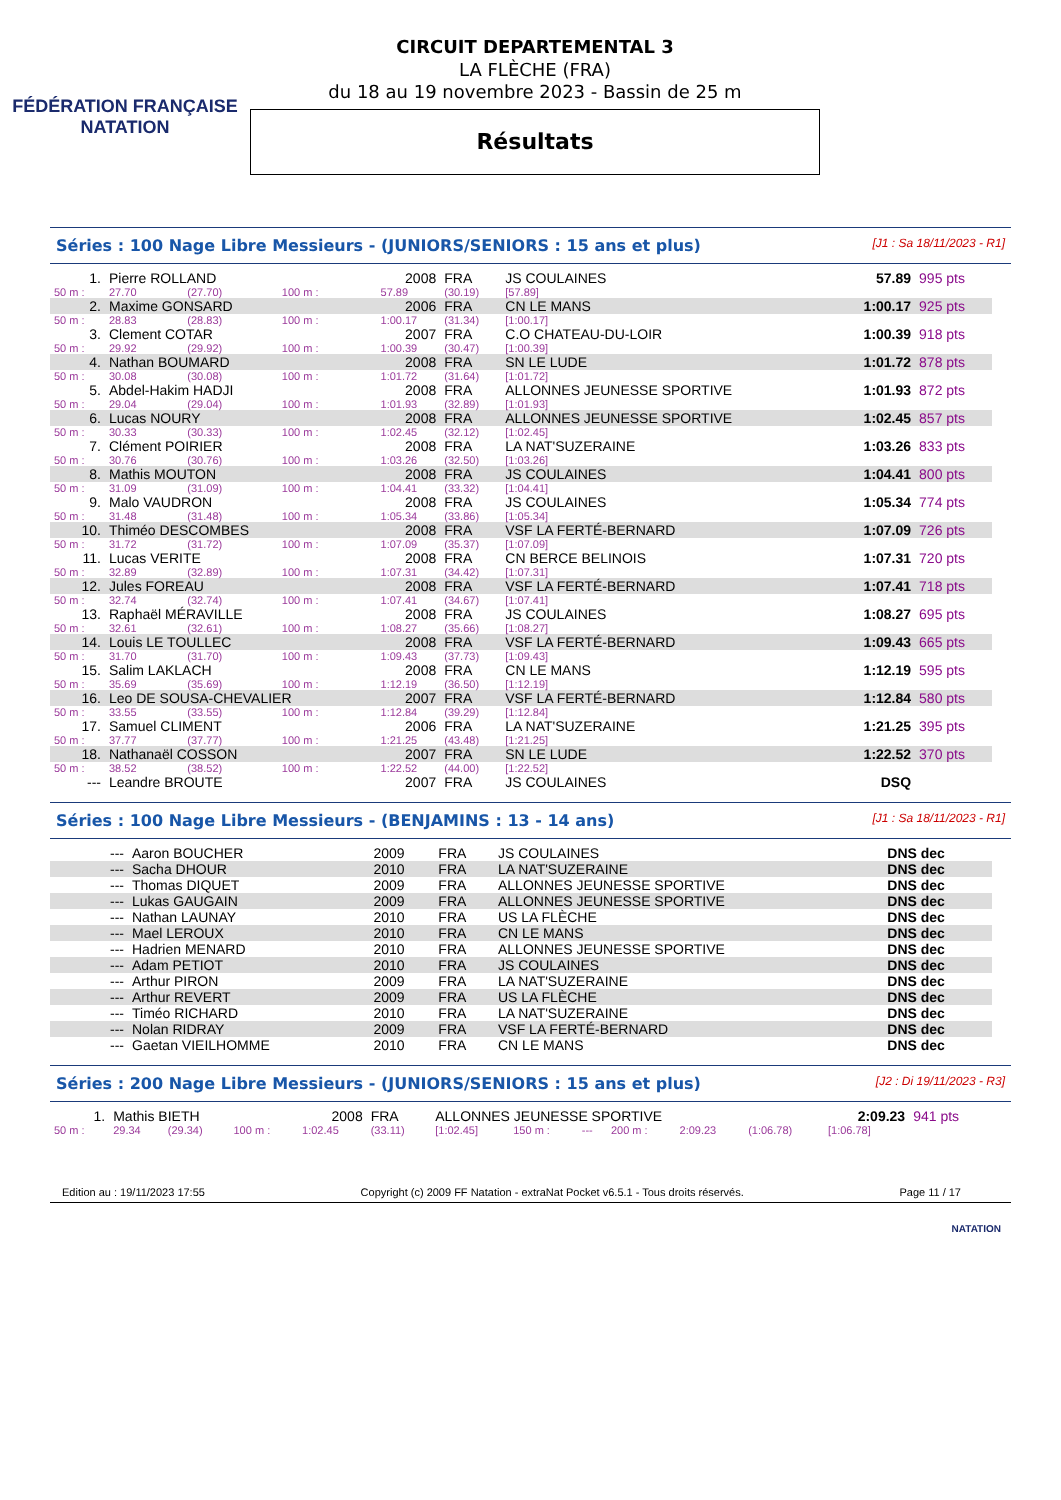FÉDÉRATION FRANÇAISE
NATATION
CIRCUIT DEPARTEMENTAL 3
LA FLÈCHE (FRA)
du 18 au 19 novembre 2023 - Bassin de 25 m
Résultats
Séries : 100 Nage Libre Messieurs - (JUNIORS/SENIORS : 15 ans et plus) [J1 : Sa 18/11/2023 - R1]
| 1. | Pierre ROLLAND | | | 2008 | FRA | JS COULAINES | | 57.89 | 995 pts |
| 50 m : | 27.70 | (27.70) | 100 m : | 57.89 | (30.19) | [57.89] | | | |
| 2. | Maxime GONSARD | | | 2006 | FRA | CN LE MANS | | 1:00.17 | 925 pts |
| 50 m : | 28.83 | (28.83) | 100 m : | 1:00.17 | (31.34) | [1:00.17] | | | |
| 3. | Clement COTAR | | | 2007 | FRA | C.O CHATEAU-DU-LOIR | | 1:00.39 | 918 pts |
| 50 m : | 29.92 | (29.92) | 100 m : | 1:00.39 | (30.47) | [1:00.39] | | | |
| 4. | Nathan BOUMARD | | | 2008 | FRA | SN LE LUDE | | 1:01.72 | 878 pts |
| 50 m : | 30.08 | (30.08) | 100 m : | 1:01.72 | (31.64) | [1:01.72] | | | |
| 5. | Abdel-Hakim HADJI | | | 2008 | FRA | ALLONNES JEUNESSE SPORTIVE | | 1:01.93 | 872 pts |
| 50 m : | 29.04 | (29.04) | 100 m : | 1:01.93 | (32.89) | [1:01.93] | | | |
| 6. | Lucas NOURY | | | 2008 | FRA | ALLONNES JEUNESSE SPORTIVE | | 1:02.45 | 857 pts |
| 50 m : | 30.33 | (30.33) | 100 m : | 1:02.45 | (32.12) | [1:02.45] | | | |
| 7. | Clément POIRIER | | | 2008 | FRA | LA NAT'SUZERAINE | | 1:03.26 | 833 pts |
| 50 m : | 30.76 | (30.76) | 100 m : | 1:03.26 | (32.50) | [1:03.26] | | | |
| 8. | Mathis MOUTON | | | 2008 | FRA | JS COULAINES | | 1:04.41 | 800 pts |
| 50 m : | 31.09 | (31.09) | 100 m : | 1:04.41 | (33.32) | [1:04.41] | | | |
| 9. | Malo VAUDRON | | | 2008 | FRA | JS COULAINES | | 1:05.34 | 774 pts |
| 50 m : | 31.48 | (31.48) | 100 m : | 1:05.34 | (33.86) | [1:05.34] | | | |
| 10. | Thiméo DESCOMBES | | | 2008 | FRA | VSF LA FERTÉ-BERNARD | | 1:07.09 | 726 pts |
| 50 m : | 31.72 | (31.72) | 100 m : | 1:07.09 | (35.37) | [1:07.09] | | | |
| 11. | Lucas VERITE | | | 2008 | FRA | CN BERCE BELINOIS | | 1:07.31 | 720 pts |
| 50 m : | 32.89 | (32.89) | 100 m : | 1:07.31 | (34.42) | [1:07.31] | | | |
| 12. | Jules FOREAU | | | 2008 | FRA | VSF LA FERTÉ-BERNARD | | 1:07.41 | 718 pts |
| 50 m : | 32.74 | (32.74) | 100 m : | 1:07.41 | (34.67) | [1:07.41] | | | |
| 13. | Raphaël MÉRAVILLE | | | 2008 | FRA | JS COULAINES | | 1:08.27 | 695 pts |
| 50 m : | 32.61 | (32.61) | 100 m : | 1:08.27 | (35.66) | [1:08.27] | | | |
| 14. | Louis LE TOULLEC | | | 2008 | FRA | VSF LA FERTÉ-BERNARD | | 1:09.43 | 665 pts |
| 50 m : | 31.70 | (31.70) | 100 m : | 1:09.43 | (37.73) | [1:09.43] | | | |
| 15. | Salim LAKLACH | | | 2008 | FRA | CN LE MANS | | 1:12.19 | 595 pts |
| 50 m : | 35.69 | (35.69) | 100 m : | 1:12.19 | (36.50) | [1:12.19] | | | |
| 16. | Leo DE SOUSA-CHEVALIER | | | 2007 | FRA | VSF LA FERTÉ-BERNARD | | 1:12.84 | 580 pts |
| 50 m : | 33.55 | (33.55) | 100 m : | 1:12.84 | (39.29) | [1:12.84] | | | |
| 17. | Samuel CLIMENT | | | 2006 | FRA | LA NAT'SUZERAINE | | 1:21.25 | 395 pts |
| 50 m : | 37.77 | (37.77) | 100 m : | 1:21.25 | (43.48) | [1:21.25] | | | |
| 18. | Nathanaël COSSON | | | 2007 | FRA | SN LE LUDE | | 1:22.52 | 370 pts |
| 50 m : | 38.52 | (38.52) | 100 m : | 1:22.52 | (44.00) | [1:22.52] | | | |
| --- | Leandre BROUTE | | | 2007 | FRA | JS COULAINES | | DSQ | |
Séries : 100 Nage Libre Messieurs - (BENJAMINS : 13 - 14 ans) [J1 : Sa 18/11/2023 - R1]
| --- | Aaron BOUCHER | 2009 | FRA | JS COULAINES | DNS dec |
| --- | Sacha DHOUR | 2010 | FRA | LA NAT'SUZERAINE | DNS dec |
| --- | Thomas DIQUET | 2009 | FRA | ALLONNES JEUNESSE SPORTIVE | DNS dec |
| --- | Lukas GAUGAIN | 2009 | FRA | ALLONNES JEUNESSE SPORTIVE | DNS dec |
| --- | Nathan LAUNAY | 2010 | FRA | US LA FLÈCHE | DNS dec |
| --- | Mael LEROUX | 2010 | FRA | CN LE MANS | DNS dec |
| --- | Hadrien MENARD | 2010 | FRA | ALLONNES JEUNESSE SPORTIVE | DNS dec |
| --- | Adam PETIOT | 2010 | FRA | JS COULAINES | DNS dec |
| --- | Arthur PIRON | 2009 | FRA | LA NAT'SUZERAINE | DNS dec |
| --- | Arthur REVERT | 2009 | FRA | US LA FLÈCHE | DNS dec |
| --- | Timéo RICHARD | 2010 | FRA | LA NAT'SUZERAINE | DNS dec |
| --- | Nolan RIDRAY | 2009 | FRA | VSF LA FERTÉ-BERNARD | DNS dec |
| --- | Gaetan VIEILHOMME | 2010 | FRA | CN LE MANS | DNS dec |
Séries : 200 Nage Libre Messieurs - (JUNIORS/SENIORS : 15 ans et plus) [J2 : Di 19/11/2023 - R3]
| 1. | Mathis BIETH | | | 2008 | FRA | ALLONNES JEUNESSE SPORTIVE | | | | | | 2:09.23 | 941 pts |
| 50 m : | 29.34 | (29.34) | 100 m : | 1:02.45 | (33.11) | [1:02.45] | 150 m : | --- | 200 m : | 2:09.23 | (1:06.78) | [1:06.78] | |
Edition au : 19/11/2023 17:55 Copyright (c) 2009 FF Natation - extraNat Pocket v6.5.1 - Tous droits réservés. Page 11 / 17
NATATION